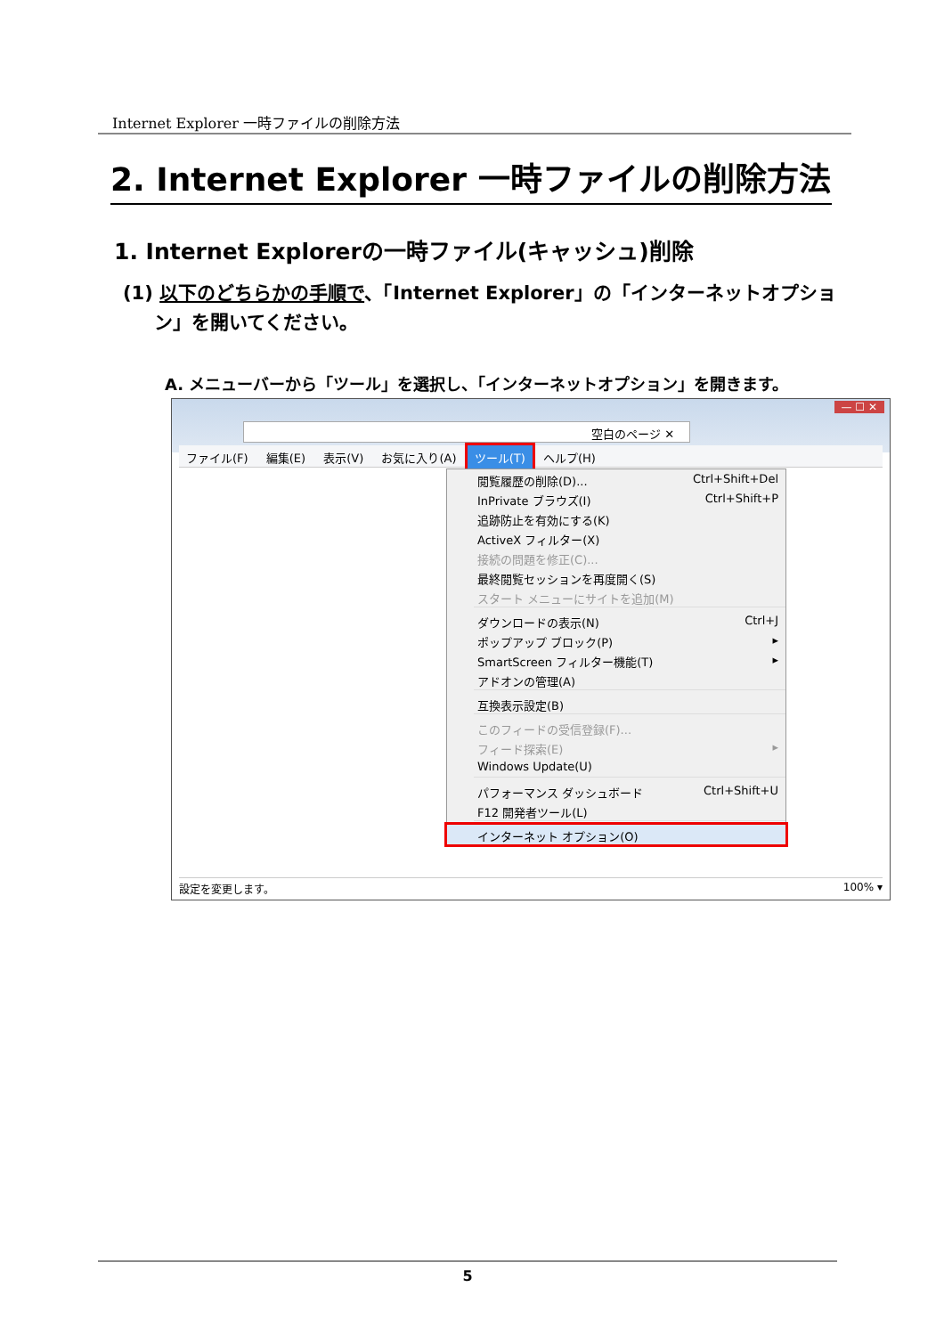Internet Explorer 一時ファイルの削除方法
2. Internet Explorer 一時ファイルの削除方法
1. Internet Explorerの一時ファイル(キャッシュ)削除
(1) 以下のどちらかの手順で、「Internet Explorer」の「インターネットオプション」を開いてください。
A. メニューバーから「ツール」を選択し、「インターネットオプション」を開きます。
— ☐ ✕
空白のページ ✕
ファイル(F) 編集(E) 表示(V) お気に入り(A) ツール(T) ヘルプ(H)
閲覧履歴の削除(D)... Ctrl+Shift+Del
InPrivate ブラウズ(I) Ctrl+Shift+P
追跡防止を有効にする(K)
ActiveX フィルター(X)
接続の問題を修正(C)...
最終閲覧セッションを再度開く(S)
スタート メニューにサイトを追加(M)
ダウンロードの表示(N) Ctrl+J
ポップアップ ブロック(P) ▸
SmartScreen フィルター機能(T) ▸
アドオンの管理(A)
互換表示設定(B)
このフィードの受信登録(F)...
フィード探索(E) ▸
Windows Update(U)
パフォーマンス ダッシュボード Ctrl+Shift+U
F12 開発者ツール(L)
インターネット オプション(O)
設定を変更します。 100% ▾
5